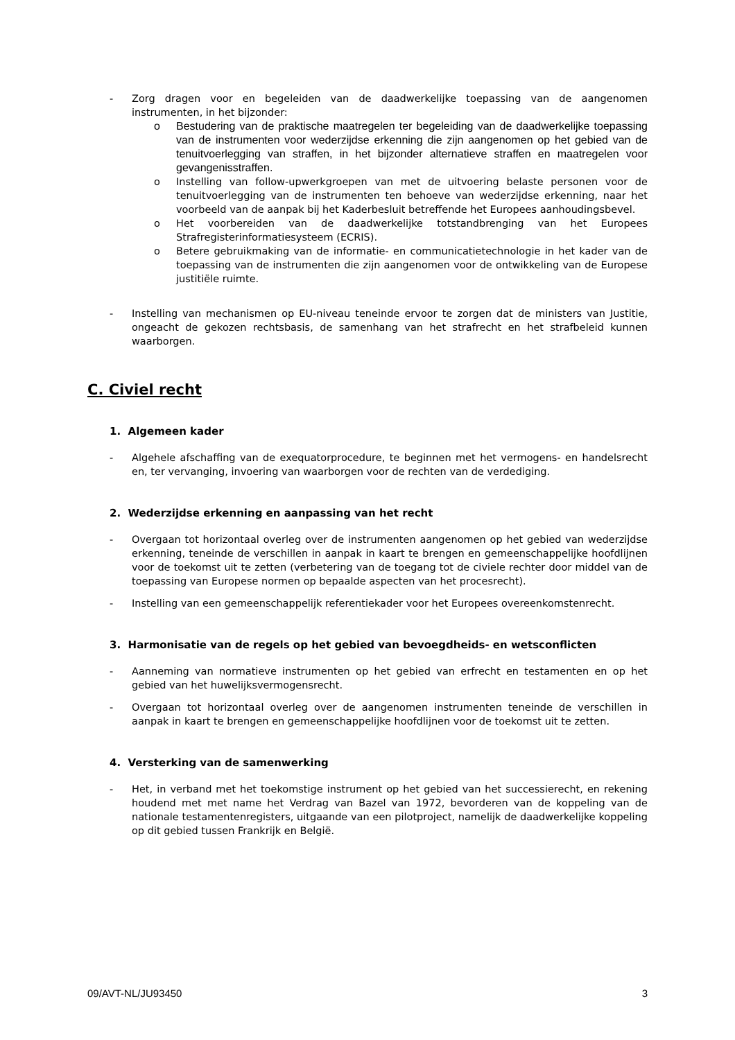- Zorg dragen voor en begeleiden van de daadwerkelijke toepassing van de aangenomen instrumenten, in het bijzonder:
o Bestudering van de praktische maatregelen ter begeleiding van de daadwerkelijke toepassing van de instrumenten voor wederzijdse erkenning die zijn aangenomen op het gebied van de tenuitvoerlegging van straffen, in het bijzonder alternatieve straffen en maatregelen voor gevangenisstraffen.
o Instelling van follow-upwerkgroepen van met de uitvoering belaste personen voor de tenuitvoerlegging van de instrumenten ten behoeve van wederzijdse erkenning, naar het voorbeeld van de aanpak bij het Kaderbesluit betreffende het Europees aanhoudingsbevel.
o Het voorbereiden van de daadwerkelijke totstandbrenging van het Europees Strafregisterinformatiesysteem (ECRIS).
o Betere gebruikmaking van de informatie- en communicatietechnologie in het kader van de toepassing van de instrumenten die zijn aangenomen voor de ontwikkeling van de Europese justitiële ruimte.
- Instelling van mechanismen op EU-niveau teneinde ervoor te zorgen dat de ministers van Justitie, ongeacht de gekozen rechtsbasis, de samenhang van het strafrecht en het strafbeleid kunnen waarborgen.
C. Civiel recht
1. Algemeen kader
- Algehele afschaffing van de exequatorprocedure, te beginnen met het vermogens- en handelsrecht en, ter vervanging, invoering van waarborgen voor de rechten van de verdediging.
2. Wederzijdse erkenning en aanpassing van het recht
- Overgaan tot horizontaal overleg over de instrumenten aangenomen op het gebied van wederzijdse erkenning, teneinde de verschillen in aanpak in kaart te brengen en gemeenschappelijke hoofdlijnen voor de toekomst uit te zetten (verbetering van de toegang tot de civiele rechter door middel van de toepassing van Europese normen op bepaalde aspecten van het procesrecht).
- Instelling van een gemeenschappelijk referentiekader voor het Europees overeenkomstenrecht.
3. Harmonisatie van de regels op het gebied van bevoegdheids- en wetsconflicten
- Aanneming van normatieve instrumenten op het gebied van erfrecht en testamenten en op het gebied van het huwelijksvermogensrecht.
- Overgaan tot horizontaal overleg over de aangenomen instrumenten teneinde de verschillen in aanpak in kaart te brengen en gemeenschappelijke hoofdlijnen voor de toekomst uit te zetten.
4. Versterking van de samenwerking
- Het, in verband met het toekomstige instrument op het gebied van het successierecht, en rekening houdend met met name het Verdrag van Bazel van 1972, bevorderen van de koppeling van de nationale testamentenregisters, uitgaande van een pilotproject, namelijk de daadwerkelijke koppeling op dit gebied tussen Frankrijk en België.
09/AVT-NL/JU93450 3